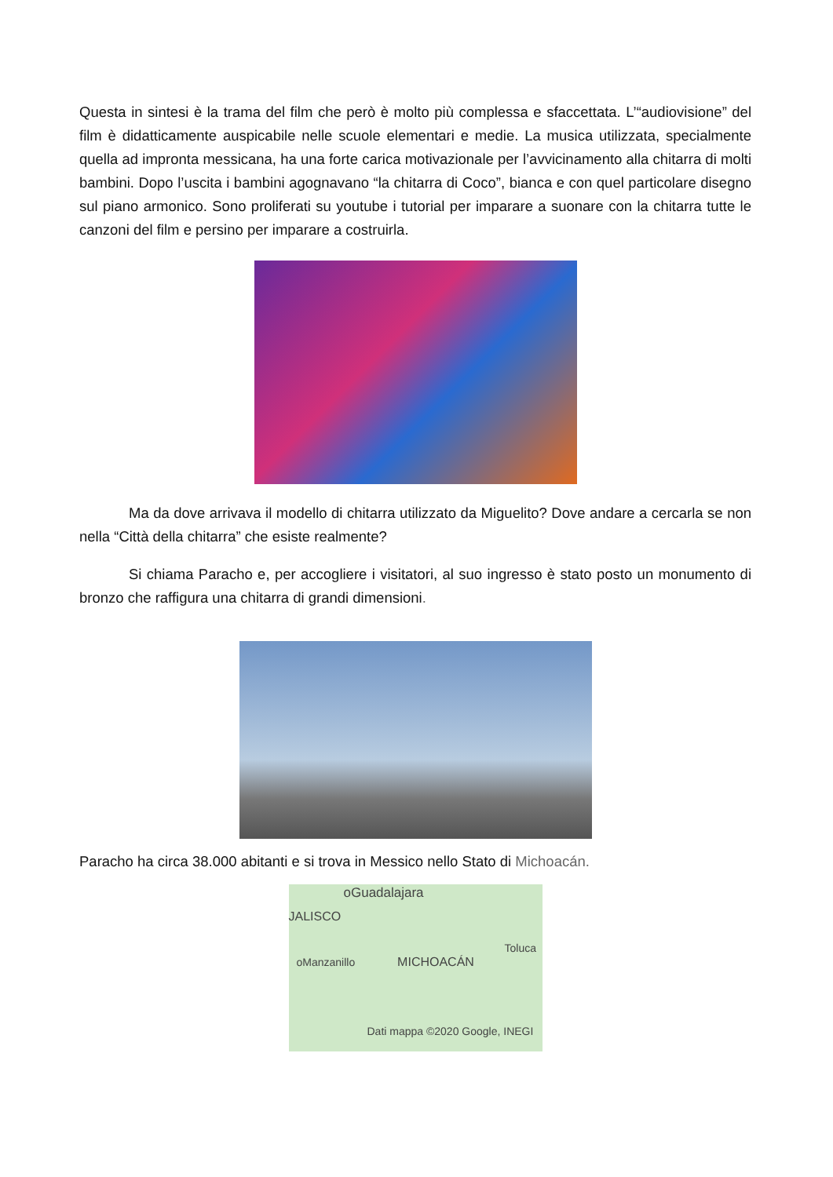Questa in sintesi è la trama del film che però è molto più complessa e sfaccettata. L’“audiovisione” del film è didatticamente auspicabile nelle scuole elementari e medie. La musica utilizzata, specialmente quella ad impronta messicana, ha una forte carica motivazionale per l’avvicinamento alla chitarra di molti bambini. Dopo l’uscita i bambini agognavano “la chitarra di Coco”, bianca e con quel particolare disegno sul piano armonico. Sono proliferati su youtube i tutorial per imparare a suonare con la chitarra tutte le canzoni del film e persino per imparare a costruirla.
Ma da dove arrivava il modello di chitarra utilizzato da Miguelito? Dove andare a cercarla se non nella “Città della chitarra” che esiste realmente?
Si chiama Paracho e, per accogliere i visitatori, al suo ingresso è stato posto un monumento di bronzo che raffigura una chitarra di grandi dimensioni.
Paracho ha circa 38.000 abitanti e si trova in Messico nello Stato di Michoacán.
oGuadalajara
JALISCO
Toluca
oManzanillo MICHOACÁN
Dati mappa ©2020 Google, INEGI